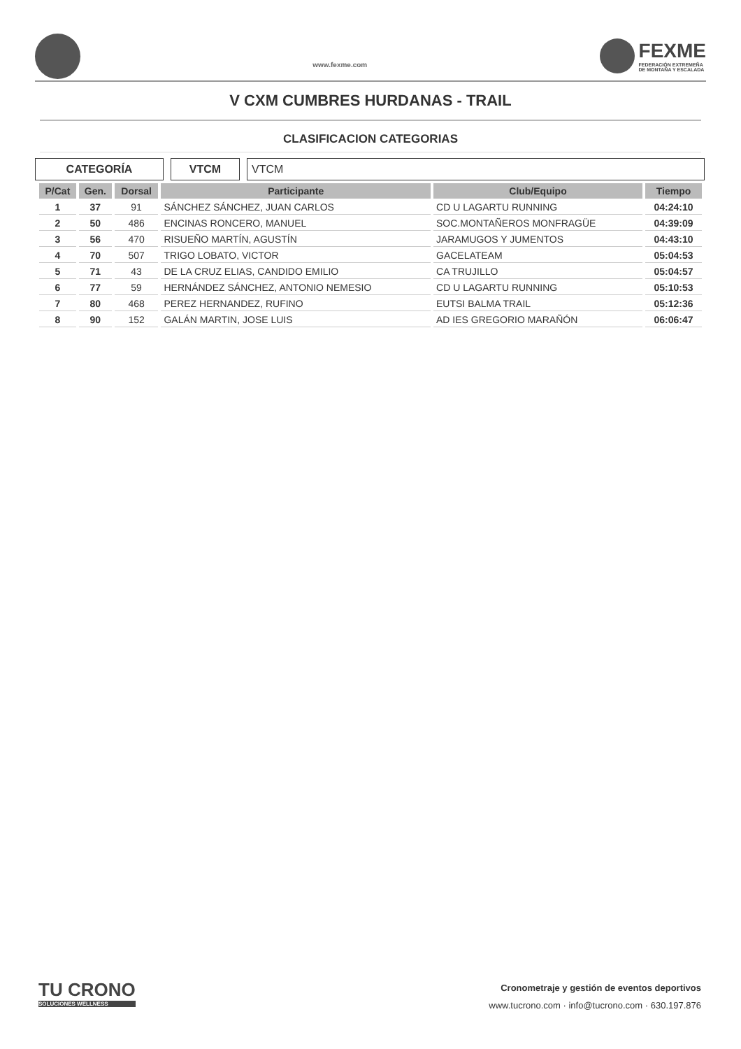www.fexme.com
FEXME
FEDERACIÓN EXTREMEÑA
DE MONTAÑA Y ESCALADA
V CXM CUMBRES HURDANAS - TRAIL
CLASIFICACION CATEGORIAS
CATEGORÍA VTCM VTCM
| P/Cat | Gen. | Dorsal | Participante | Club/Equipo | Tiempo |
| --- | --- | --- | --- | --- | --- |
| 1 | 37 | 91 | SÁNCHEZ SÁNCHEZ, JUAN CARLOS | CD U LAGARTU RUNNING | 04:24:10 |
| 2 | 50 | 486 | ENCINAS RONCERO, MANUEL | SOC.MONTAÑEROS MONFRAGÜE | 04:39:09 |
| 3 | 56 | 470 | RISUEÑO MARTÍN, AGUSTÍN | JARAMUGOS Y JUMENTOS | 04:43:10 |
| 4 | 70 | 507 | TRIGO LOBATO, VICTOR | GACELATEAM | 05:04:53 |
| 5 | 71 | 43 | DE LA CRUZ ELIAS, CANDIDO EMILIO | CA TRUJILLO | 05:04:57 |
| 6 | 77 | 59 | HERNÁNDEZ SÁNCHEZ, ANTONIO NEMESIO | CD U LAGARTU RUNNING | 05:10:53 |
| 7 | 80 | 468 | PEREZ HERNANDEZ, RUFINO | EUTSI BALMA TRAIL | 05:12:36 |
| 8 | 90 | 152 | GALÁN MARTIN, JOSE LUIS | AD IES GREGORIO MARAÑÓN | 06:06:47 |
TU CRONO
SOLUCIONES WELLNESS
Cronometraje y gestión de eventos deportivos
www.tucrono.com · info@tucrono.com · 630.197.876